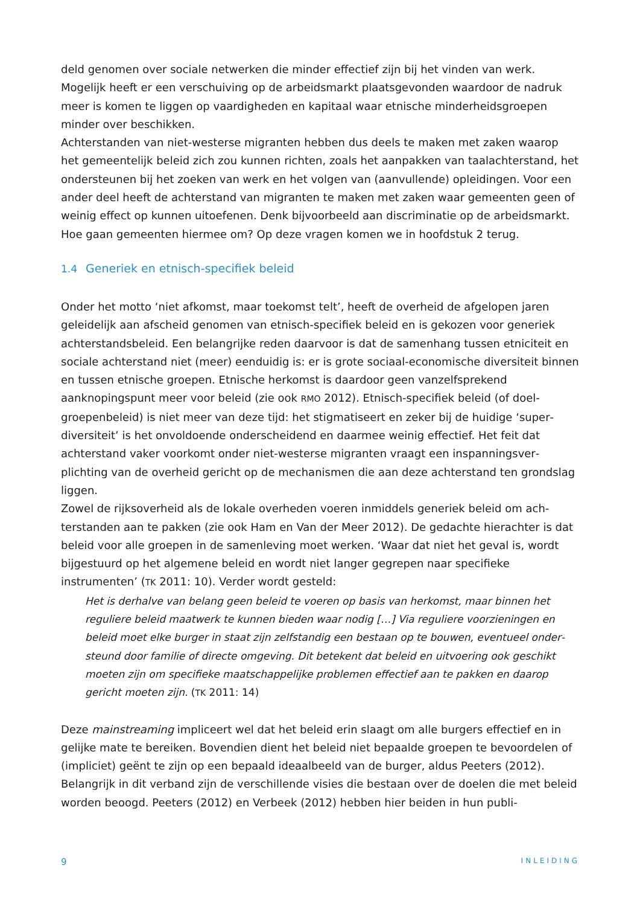deld genomen over sociale netwerken die minder effectief zijn bij het vinden van werk. Mogelijk heeft er een verschuiving op de arbeidsmarkt plaatsgevonden waardoor de nadruk meer is komen te liggen op vaardigheden en kapitaal waar etnische minderheids­groepen minder over beschikken.
Achterstanden van niet-westerse migranten hebben dus deels te maken met zaken waarop het gemeentelijk beleid zich zou kunnen richten, zoals het aanpakken van taalachterstand, het ondersteunen bij het zoeken van werk en het volgen van (aanvullende) opleidingen. Voor een ander deel heeft de achterstand van migranten te maken met zaken waar gemeenten geen of weinig effect op kunnen uitoefenen. Denk bijvoorbeeld aan discrimi­natie op de arbeidsmarkt. Hoe gaan gemeenten hiermee om? Op deze vragen komen we in hoofdstuk 2 terug.
1.4 Generiek en etnisch-specifiek beleid
Onder het motto ‘niet afkomst, maar toekomst telt’, heeft de overheid de afgelopen jaren geleidelijk aan afscheid genomen van etnisch-specifiek beleid en is gekozen voor generiek achterstandsbeleid. Een belangrijke reden daarvoor is dat de samenhang tussen etniciteit en sociale achterstand niet (meer) eenduidig is: er is grote sociaal-economische diversiteit binnen en tussen etnische groepen. Etnische herkomst is daardoor geen vanzelfsprekend aanknopingspunt meer voor beleid (zie ook RMO 2012). Etnisch-specifiek beleid (of doel­groepenbeleid) is niet meer van deze tijd: het stigmatiseert en zeker bij de huidige ‘super­diversiteit’ is het onvoldoende onderscheidend en daarmee weinig effectief. Het feit dat achterstand vaker voorkomt onder niet-westerse migranten vraagt een inspanningsver­plichting van de overheid gericht op de mechanismen die aan deze achterstand ten grond­slag liggen.
Zowel de rijksoverheid als de lokale overheden voeren inmiddels generiek beleid om ach­terstanden aan te pakken (zie ook Ham en Van der Meer 2012). De gedachte hierachter is dat beleid voor alle groepen in de samenleving moet werken. ‘Waar dat niet het geval is, wordt bijgestuurd op het algemene beleid en wordt niet langer gegrepen naar specifieke instrumenten’ (TK 2011: 10). Verder wordt gesteld:
Het is derhalve van belang geen beleid te voeren op basis van herkomst, maar binnen het reguliere beleid maatwerk te kunnen bieden waar nodig […] Via reguliere voorzieningen en beleid moet elke burger in staat zijn zelfstandig een bestaan op te bouwen, eventueel onder­steund door familie of directe omgeving. Dit betekent dat beleid en uitvoering ook geschikt moeten zijn om specifieke maatschappelijke problemen effectief aan te pakken en daarop gericht moeten zijn. (TK 2011: 14)
Deze mainstreaming impliceert wel dat het beleid erin slaagt om alle burgers effectief en in gelijke mate te bereiken. Bovendien dient het beleid niet bepaalde groepen te bevoordelen of (impliciet) geënt te zijn op een bepaald ideaalbeeld van de burger, aldus Peeters (2012). Belangrijk in dit verband zijn de verschillende visies die bestaan over de doelen die met beleid worden beoogd. Peeters (2012) en Verbeek (2012) hebben hier beiden in hun publi-
9 INLEIDING